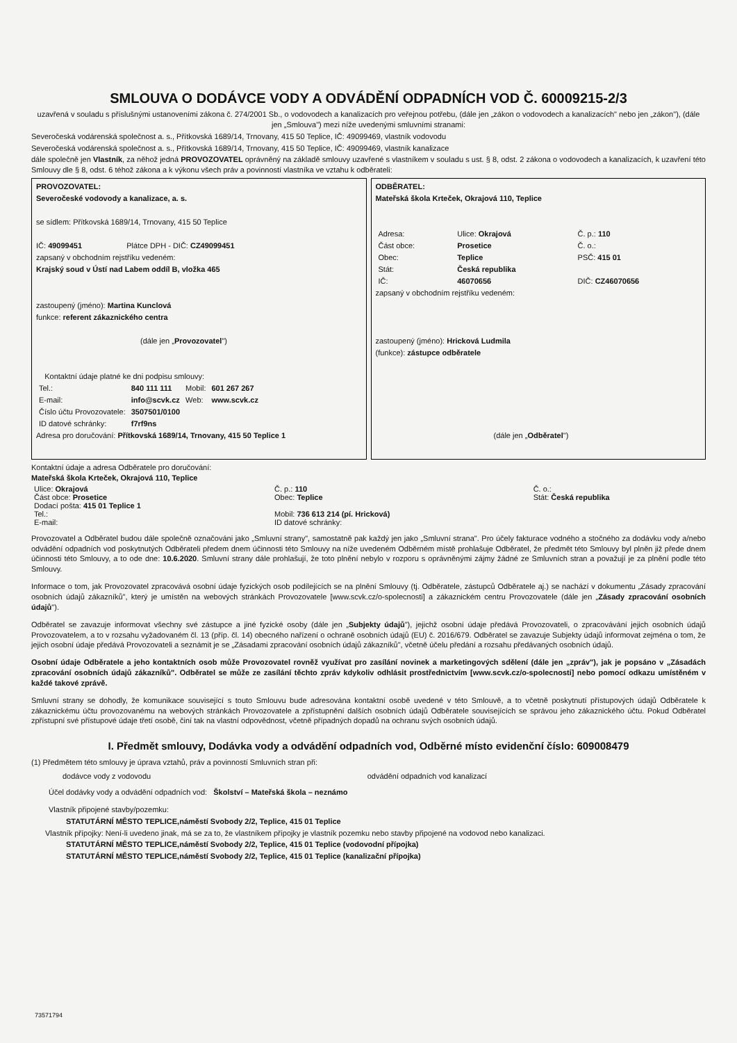SMLOUVA O DODÁVCE VODY A ODVÁDĚNÍ ODPADNÍCH VOD Č. 60009215-2/3
uzavřená v souladu s příslušnými ustanoveními zákona č. 274/2001 Sb., o vodovodech a kanalizacích pro veřejnou potřebu, (dále jen „zákon o vodovodech a kanalizacích" nebo jen „zákon"), (dále jen „Smlouva") mezi níže uvedenými smluvními stranami:
Severočeská vodárenská společnost a. s., Přítkovská 1689/14, Trnovany, 415 50 Teplice, IČ: 49099469, vlastník vodovodu
Severočeská vodárenská společnost a. s., Přítkovská 1689/14, Trnovany, 415 50 Teplice, IČ: 49099469, vlastník kanalizace
dále společně jen Vlastník, za něhož jedná PROVOZOVATEL oprávněný na základě smlouvy uzavřené s vlastníkem v souladu s ust. § 8, odst. 2 zákona o vodovodech a kanalizacích, k uzavření této Smlouvy dle § 8, odst. 6 téhož zákona a k výkonu všech práv a povinností vlastníka ve vztahu k odběrateli:
PROVOZOVATEL:
Severočeské vodovody a kanalizace, a. s.
se sídlem: Přítkovská 1689/14, Trnovany, 415 50 Teplice
IČ: 49099451 Plátce DPH - DIČ: CZ49099451
zapsaný v obchodním rejstříku vedeném:
Krajský soud v Ústí nad Labem oddíl B, vložka 465
zastoupený (jméno): Martina Kunclová
funkce: referent zákaznického centra
(dále jen „Provozovatel")
Kontaktní údaje platné ke dni podpisu smlouvy:
| Tel.: | 840 111 111 | Mobil: | 601 267 267 |
| E-mail: | info@scvk.cz | Web: | www.scvk.cz |
| Číslo účtu Provozovatele: | 3507501/0100 | | |
| ID datové schránky: | f7rf9ns | | |
Adresa pro doručování: Přítkovská 1689/14, Trnovany, 415 50 Teplice 1
ODBĚRATEL:
Mateřská škola Krteček, Okrajová 110, Teplice
| Adresa: | Ulice: Okrajová | Č. p.: 110 |
| Část obce: | Prosetice | Č. o.: |
| Obec: | Teplice | PSČ: 415 01 |
| Stát: | Česká republika | |
| IČ: | 46070656 | DIČ: CZ46070656 |
zapsaný v obchodním rejstříku vedeném:
zastoupený (jméno): Hricková Ludmila
(funkce): zástupce odběratele
(dále jen „Odběratel")
Kontaktní údaje a adresa Odběratele pro doručování:
Mateřská škola Krteček, Okrajová 110, Teplice
| Ulice: Okrajová | Č. p.: 110 | Č. o.: |
| Část obce: Prosetice | Obec: Teplice | Stát: Česká republika |
| Dodací pošta: 415 01 Teplice 1 | | |
| Tel.: | Mobil: 736 613 214 (pí. Hricková) | |
| E-mail: | ID datové schránky: | |
Provozovatel a Odběratel budou dále společně označováni jako „Smluvní strany", samostatně pak každý jen jako „Smluvní strana". Pro účely fakturace vodného a stočného za dodávku vody a/nebo odvádění odpadních vod poskytnutých Odběrateli předem dnem účinnosti této Smlouvy na níže uvedeném Odběrném místě prohlašuje Odběratel, že předmět této Smlouvy byl plněn již přede dnem účinnosti této Smlouvy, a to ode dne: 10.6.2020. Smluvní strany dále prohlašují, že toto plnění nebylo v rozporu s oprávněnými zájmy žádné ze Smluvních stran a považují je za plnění podle této Smlouvy.
Informace o tom, jak Provozovatel zpracovává osobní údaje fyzických osob podílejících se na plnění Smlouvy (tj. Odběratele, zástupců Odběratele aj.) se nachází v dokumentu „Zásady zpracování osobních údajů zákazníků", který je umístěn na webových stránkách Provozovatele [www.scvk.cz/o-spolecnosti] a zákaznickém centru Provozovatele (dále jen „Zásady zpracování osobních údajů").
Odběratel se zavazuje informovat všechny své zástupce a jiné fyzické osoby (dále jen „Subjekty údajů"), jejichž osobní údaje předává Provozovateli, o zpracovávání jejich osobních údajů Provozovatelem, a to v rozsahu vyžadovaném čl. 13 (příp. čl. 14) obecného nařízení o ochraně osobních údajů (EU) č. 2016/679. Odběratel se zavazuje Subjekty údajů informovat zejména o tom, že jejich osobní údaje předává Provozovateli a seznámit je se „Zásadami zpracování osobních údajů zákazníků", včetně účelu předání a rozsahu předávaných osobních údajů.
Osobní údaje Odběratele a jeho kontaktních osob může Provozovatel rovněž využívat pro zasílání novinek a marketingových sdělení (dále jen „zpráv"), jak je popsáno v „Zásadách zpracování osobních údajů zákazníků". Odběratel se může ze zasílání těchto zpráv kdykoliv odhlásit prostřednictvím [www.scvk.cz/o-spolecnosti] nebo pomocí odkazu umístěném v každé takové zprávě.
Smluvní strany se dohodly, že komunikace související s touto Smlouvu bude adresována kontaktní osobě uvedené v této Smlouvě, a to včetně poskytnutí přístupových údajů Odběratele k zákaznickému účtu provozovanému na webových stránkách Provozovatele a zpřístupnění dalších osobních údajů Odběratele souvisejících se správou jeho zákaznického účtu. Pokud Odběratel zpřístupní své přístupové údaje třetí osobě, činí tak na vlastní odpovědnost, včetně případných dopadů na ochranu svých osobních údajů.
I. Předmět smlouvy, Dodávka vody a odvádění odpadních vod, Odběrné místo evidenční číslo: 609008479
(1) Předmětem této smlouvy je úprava vztahů, práv a povinností Smluvních stran při:
| dodávce vody z vodovodu | odvádění odpadních vod kanalizací |
Účel dodávky vody a odvádění odpadních vod: Školství – Mateřská škola – neznámo
Vlastník připojené stavby/pozemku:
STATUTÁRNÍ MĚSTO TEPLICE,náměstí Svobody 2/2, Teplice, 415 01 Teplice
Vlastník přípojky: Není-li uvedeno jinak, má se za to, že vlastníkem přípojky je vlastník pozemku nebo stavby připojené na vodovod nebo kanalizaci.
STATUTÁRNÍ MĚSTO TEPLICE,náměstí Svobody 2/2, Teplice, 415 01 Teplice (vodovodní přípojka)
STATUTÁRNÍ MĚSTO TEPLICE,náměstí Svobody 2/2, Teplice, 415 01 Teplice (kanalizační přípojka)
73571794